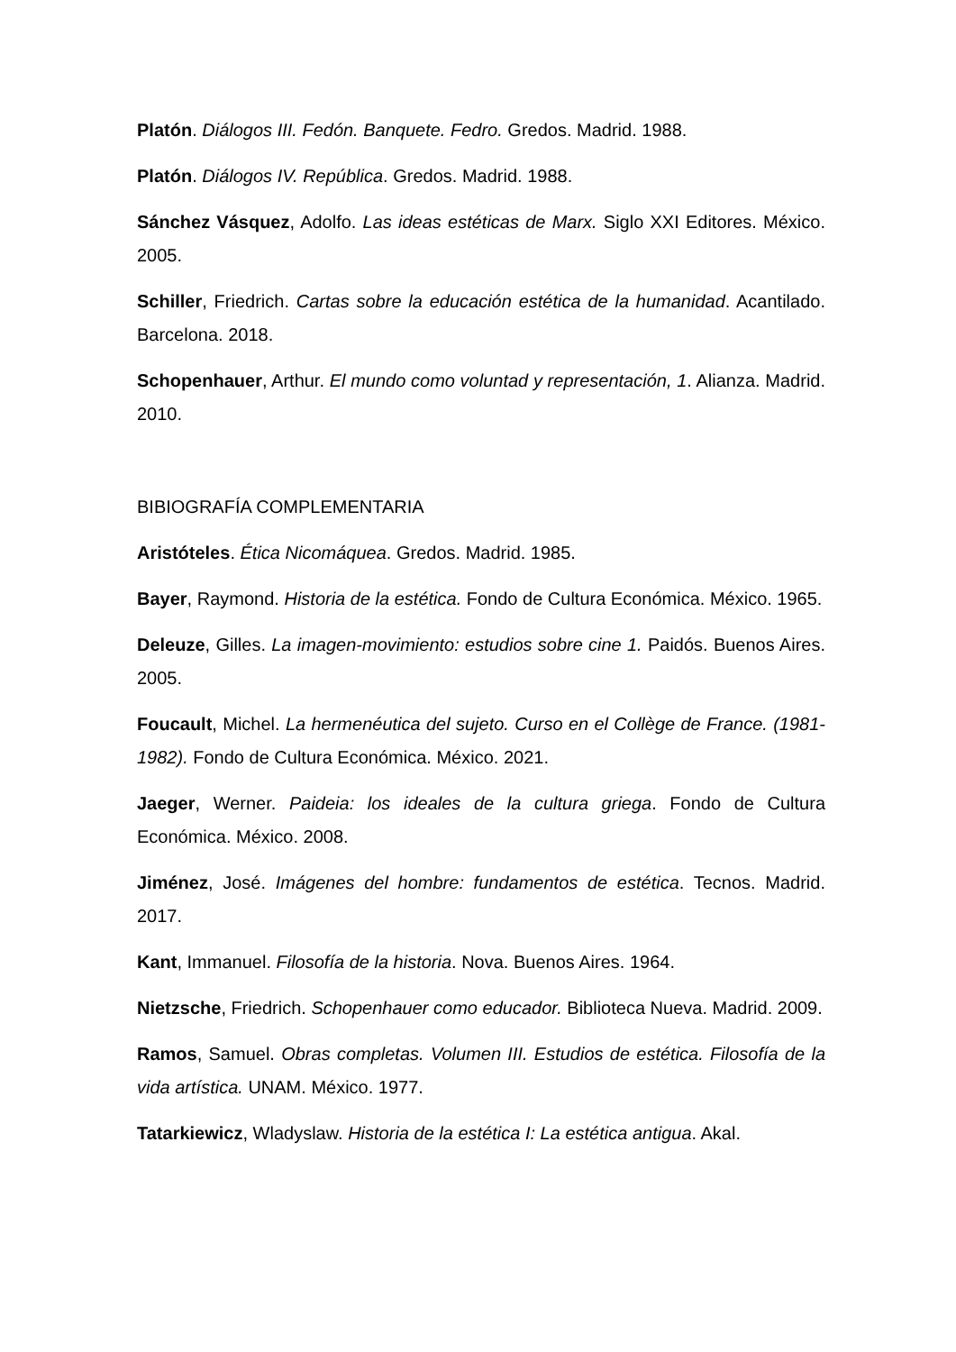Platón. Diálogos III. Fedón. Banquete. Fedro. Gredos. Madrid. 1988.
Platón. Diálogos IV. República. Gredos. Madrid. 1988.
Sánchez Vásquez, Adolfo. Las ideas estéticas de Marx. Siglo XXI Editores. México. 2005.
Schiller, Friedrich. Cartas sobre la educación estética de la humanidad. Acantilado. Barcelona. 2018.
Schopenhauer, Arthur. El mundo como voluntad y representación, 1. Alianza. Madrid. 2010.
BIBIOGRAFÍA COMPLEMENTARIA
Aristóteles. Ética Nicomáquea. Gredos. Madrid. 1985.
Bayer, Raymond. Historia de la estética. Fondo de Cultura Económica. México. 1965.
Deleuze, Gilles. La imagen-movimiento: estudios sobre cine 1. Paidós. Buenos Aires. 2005.
Foucault, Michel. La hermenéutica del sujeto. Curso en el Collège de France. (1981-1982). Fondo de Cultura Económica. México. 2021.
Jaeger, Werner. Paideia: los ideales de la cultura griega. Fondo de Cultura Económica. México. 2008.
Jiménez, José. Imágenes del hombre: fundamentos de estética. Tecnos. Madrid. 2017.
Kant, Immanuel. Filosofía de la historia. Nova. Buenos Aires. 1964.
Nietzsche, Friedrich. Schopenhauer como educador. Biblioteca Nueva. Madrid. 2009.
Ramos, Samuel. Obras completas. Volumen III. Estudios de estética. Filosofía de la vida artística. UNAM. México. 1977.
Tatarkiewicz, Wladyslaw. Historia de la estética I: La estética antigua. Akal.